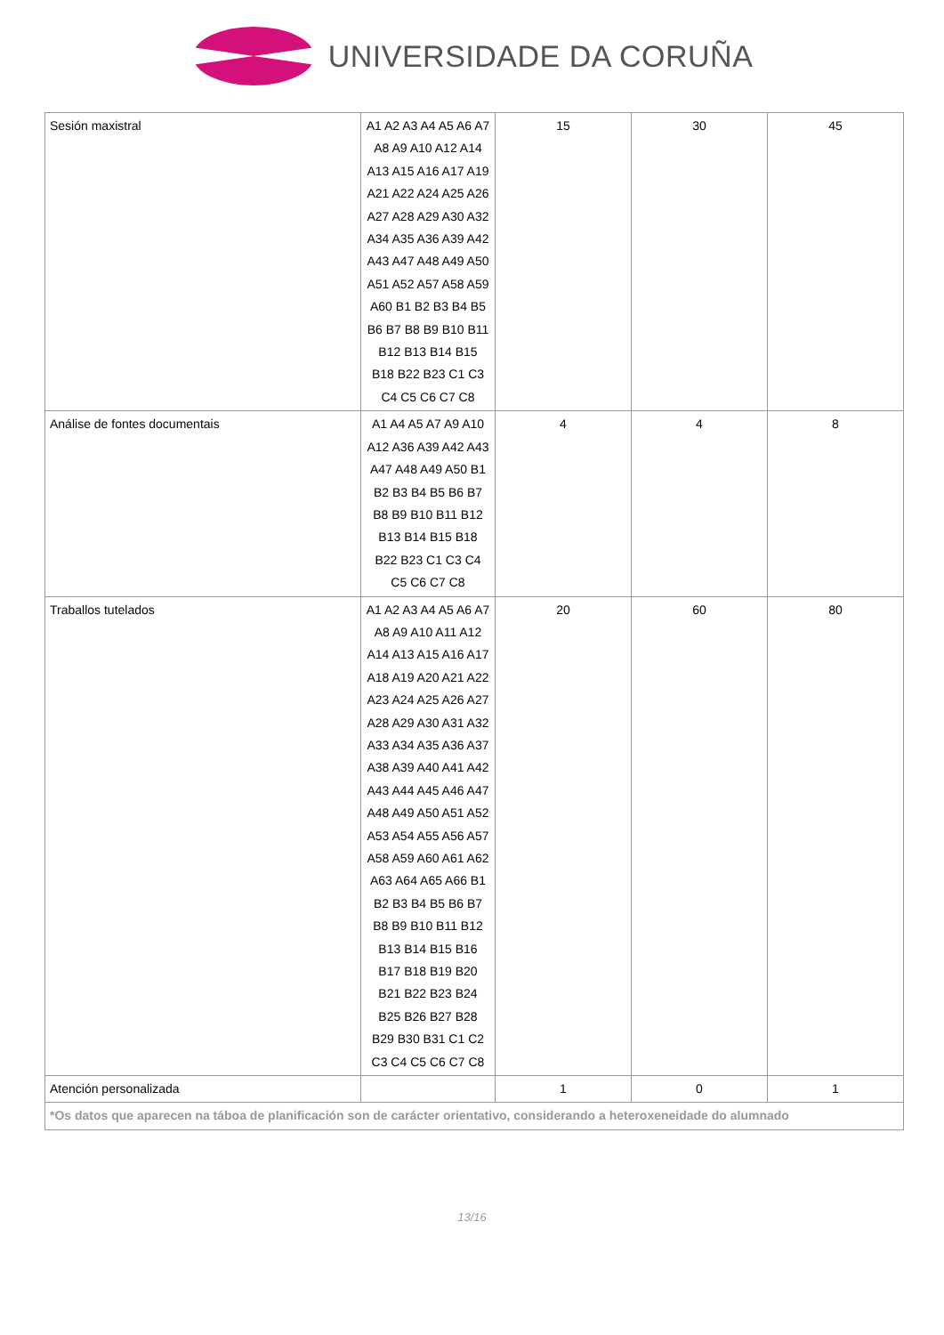UNIVERSIDADE DA CORUÑA
| Sesión maxistral | A1 A2 A3 A4 A5 A6 A7 A8 A9 A10 A12 A14 A13 A15 A16 A17 A19 A21 A22 A24 A25 A26 A27 A28 A29 A30 A32 A34 A35 A36 A39 A42 A43 A47 A48 A49 A50 A51 A52 A57 A58 A59 A60 B1 B2 B3 B4 B5 B6 B7 B8 B9 B10 B11 B12 B13 B14 B15 B18 B22 B23 C1 C3 C4 C5 C6 C7 C8 | 15 | 30 | 45 |
| Análise de fontes documentais | A1 A4 A5 A7 A9 A10 A12 A36 A39 A42 A43 A47 A48 A49 A50 B1 B2 B3 B4 B5 B6 B7 B8 B9 B10 B11 B12 B13 B14 B15 B18 B22 B23 C1 C3 C4 C5 C6 C7 C8 | 4 | 4 | 8 |
| Traballos tutelados | A1 A2 A3 A4 A5 A6 A7 A8 A9 A10 A11 A12 A14 A13 A15 A16 A17 A18 A19 A20 A21 A22 A23 A24 A25 A26 A27 A28 A29 A30 A31 A32 A33 A34 A35 A36 A37 A38 A39 A40 A41 A42 A43 A44 A45 A46 A47 A48 A49 A50 A51 A52 A53 A54 A55 A56 A57 A58 A59 A60 A61 A62 A63 A64 A65 A66 B1 B2 B3 B4 B5 B6 B7 B8 B9 B10 B11 B12 B13 B14 B15 B16 B17 B18 B19 B20 B21 B22 B23 B24 B25 B26 B27 B28 B29 B30 B31 C1 C2 C3 C4 C5 C6 C7 C8 | 20 | 60 | 80 |
| Atención personalizada | | 1 | 0 | 1 |
| *Os datos que aparecen na táboa de planificación son de carácter orientativo, considerando a heteroxeneidade do alumnado | | | | |
13/16